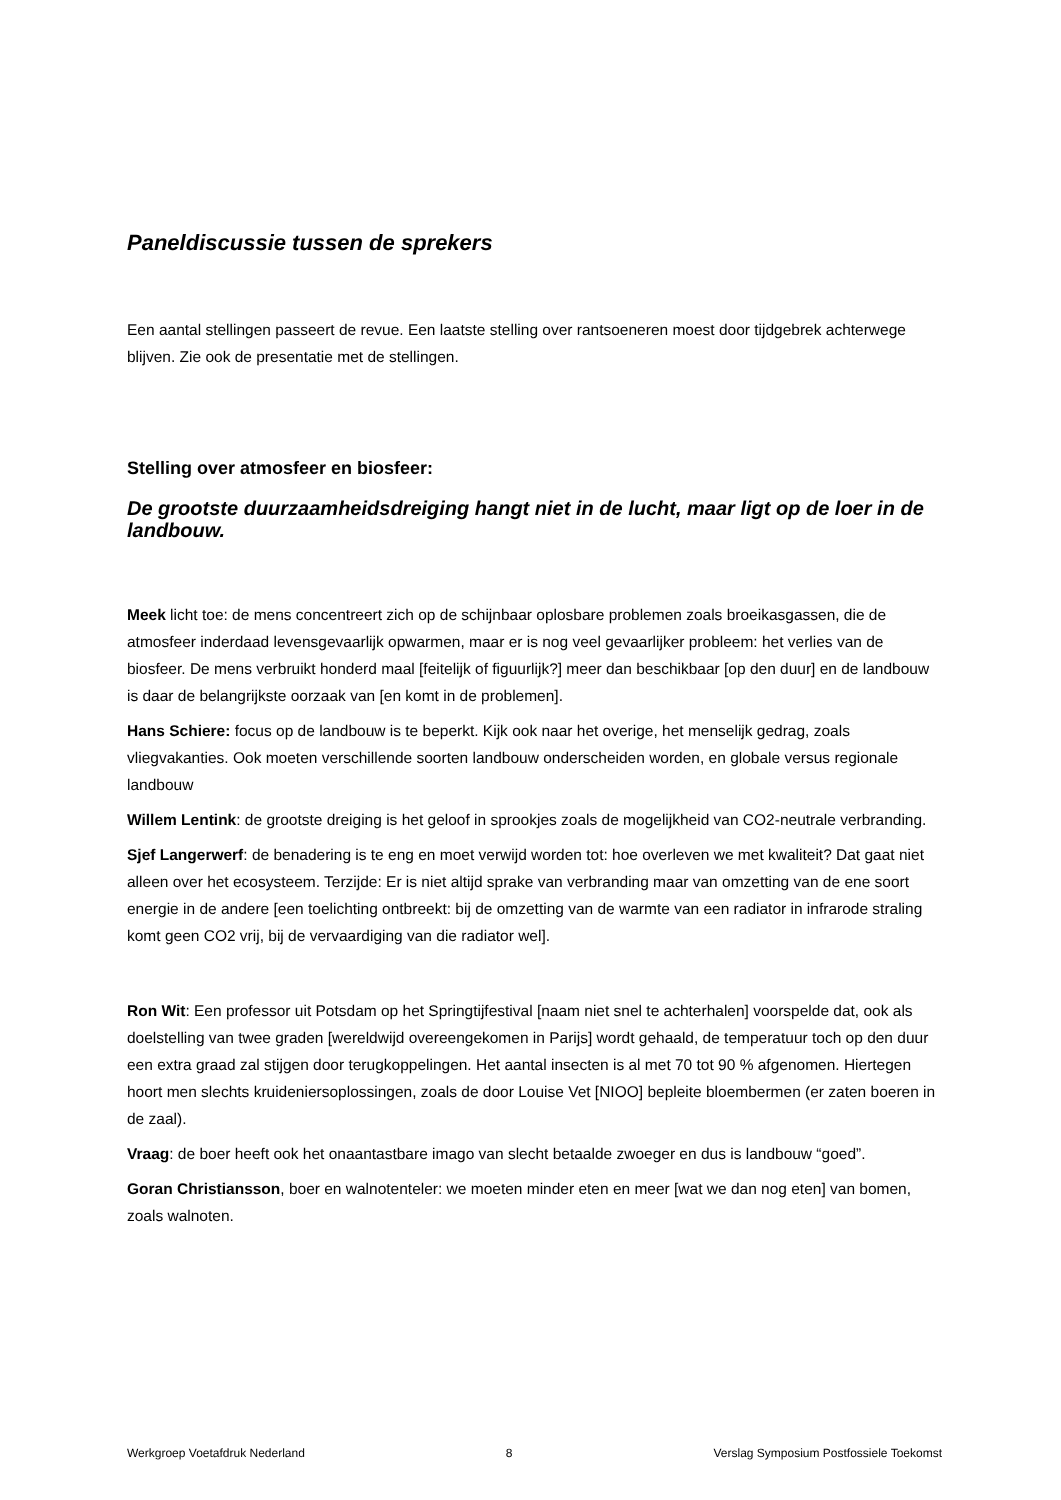Paneldiscussie tussen de sprekers
Een aantal stellingen passeert de revue. Een laatste stelling over rantsoeneren moest door tijdgebrek achterwege blijven. Zie ook de presentatie met de stellingen.
Stelling over atmosfeer en biosfeer:
De grootste duurzaamheidsdreiging hangt niet in de lucht, maar ligt op de loer in de landbouw.
Meek licht toe: de mens concentreert zich op de schijnbaar oplosbare problemen zoals broeikasgassen, die de atmosfeer inderdaad levensgevaarlijk opwarmen, maar er is nog veel gevaarlijker probleem: het verlies van de biosfeer. De mens verbruikt honderd maal [feitelijk of figuurlijk?] meer dan beschikbaar [op den duur] en de landbouw is daar de belangrijkste oorzaak van [en komt in de problemen].
Hans Schiere: focus op de landbouw is te beperkt. Kijk ook naar het overige, het menselijk gedrag, zoals vliegvakanties. Ook moeten verschillende soorten landbouw onderscheiden worden, en globale versus regionale landbouw
Willem Lentink: de grootste dreiging is het geloof in sprookjes zoals de mogelijkheid van CO2-neutrale verbranding.
Sjef Langerwerf: de benadering is te eng en moet verwijd worden tot: hoe overleven we met kwaliteit? Dat gaat niet alleen over het ecosysteem. Terzijde: Er is niet altijd sprake van verbranding maar van omzetting van de ene soort energie in de andere [een toelichting ontbreekt: bij de omzetting van de warmte van een radiator in infrarode straling komt geen CO2 vrij, bij de vervaardiging van die radiator wel].
Ron Wit: Een professor uit Potsdam op het Springtijfestival [naam niet snel te achterhalen] voorspelde dat, ook als doelstelling van twee graden [wereldwijd overeengekomen in Parijs] wordt gehaald, de temperatuur toch op den duur een extra graad zal stijgen door terugkoppelingen. Het aantal insecten is al met 70 tot 90 % afgenomen. Hiertegen hoort men slechts kruideniersoplossingen, zoals de door Louise Vet [NIOO] bepleite bloembermen (er zaten boeren in de zaal).
Vraag: de boer heeft ook het onaantastbare imago van slecht betaalde zwoeger en dus is landbouw “goed”.
Goran Christiansson, boer en walnotenteler: we moeten minder eten en meer [wat we dan nog eten] van bomen, zoals walnoten.
Werkgroep Voetafdruk Nederland 8 Verslag Symposium Postfossiele Toekomst